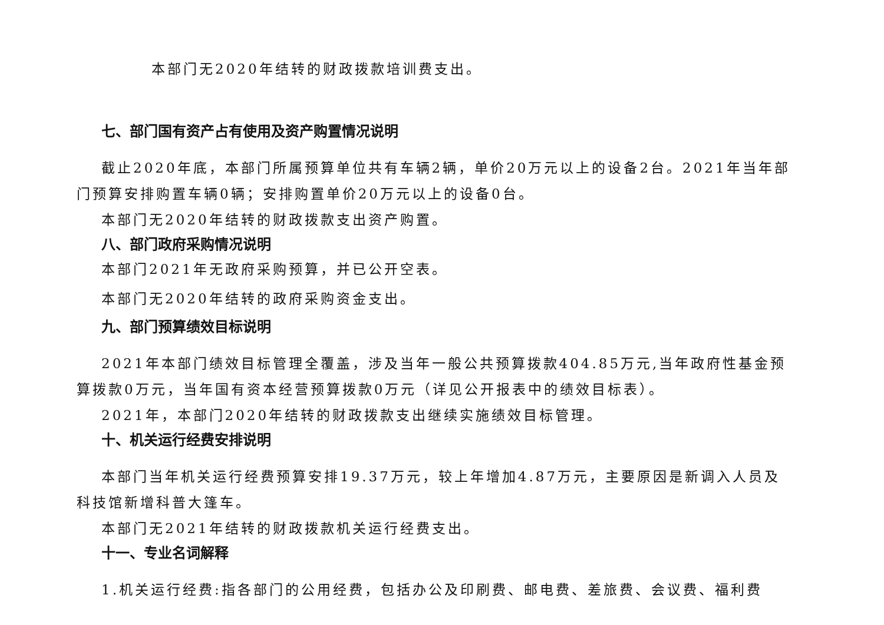本部门无2020年结转的财政拨款培训费支出。
七、部门国有资产占有使用及资产购置情况说明
截止2020年底，本部门所属预算单位共有车辆2辆，单价20万元以上的设备2台。2021年当年部门预算安排购置车辆0辆；安排购置单价20万元以上的设备0台。
本部门无2020年结转的财政拨款支出资产购置。
八、部门政府采购情况说明
本部门2021年无政府采购预算，并已公开空表。
本部门无2020年结转的政府采购资金支出。
九、部门预算绩效目标说明
2021年本部门绩效目标管理全覆盖，涉及当年一般公共预算拨款404.85万元,当年政府性基金预算拨款0万元，当年国有资本经营预算拨款0万元（详见公开报表中的绩效目标表）。
2021年，本部门2020年结转的财政拨款支出继续实施绩效目标管理。
十、机关运行经费安排说明
本部门当年机关运行经费预算安排19.37万元，较上年增加4.87万元，主要原因是新调入人员及科技馆新增科普大篷车。
本部门无2021年结转的财政拨款机关运行经费支出。
十一、专业名词解释
1.机关运行经费:指各部门的公用经费，包括办公及印刷费、邮电费、差旅费、会议费、福利费